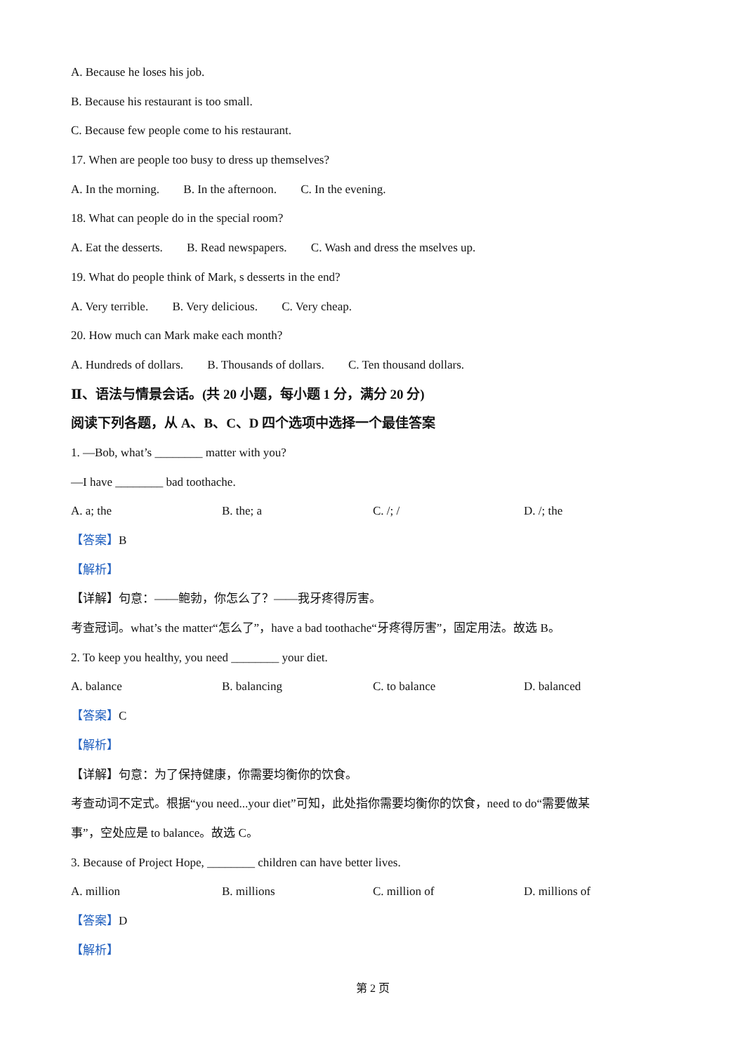A. Because he loses his job.
B. Because his restaurant is too small.
C. Because few people come to his restaurant.
17. When are people too busy to dress up themselves?
A. In the morning. B. In the afternoon. C. In the evening.
18. What can people do in the special room?
A. Eat the desserts. B. Read newspapers. C. Wash and dress the mselves up.
19. What do people think of Mark, s desserts in the end?
A. Very terrible. B. Very delicious. C. Very cheap.
20. How much can Mark make each month?
A. Hundreds of dollars. B. Thousands of dollars. C. Ten thousand dollars.
Ⅱ、语法与情景会话。(共 20 小题，每小题 1 分，满分 20 分)
阅读下列各题，从 A、B、C、D 四个选项中选择一个最佳答案
1. —Bob, what’s ________ matter with you?
—I have ________ bad toothache.
A. a; the B. the; a C. /; / D. /; the
【答案】B
【解析】
【详解】句意：——鲍勃，你怎么了？——我牙疼得厉害。
考查冠词。what’s the matter“怎么了”，have a bad toothache“牙疼得厉害”，固定用法。故选 B。
2. To keep you healthy, you need ________ your diet.
A. balance B. balancing C. to balance D. balanced
【答案】C
【解析】
【详解】句意：为了保持健康，你需要均衡你的饮食。
考查动词不定式。根据“you need...your diet”可知，此处指你需要均衡你的饮食，need to do“需要做某
事”，空处应是 to balance。故选 C。
3. Because of Project Hope, ________ children can have better lives.
A. million B. millions C. million of D. millions of
【答案】D
【解析】
第 2 页